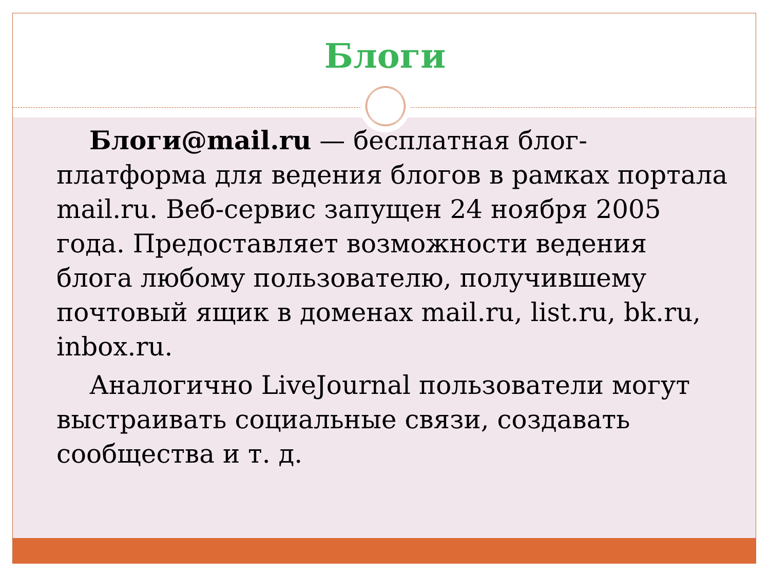Блоги
Блоги@mail.ru — бесплатная блог-платформа для ведения блогов в рамках портала mail.ru. Веб-сервис запущен 24 ноября 2005 года. Предоставляет возможности ведения блога любому пользователю, получившему почтовый ящик в доменах mail.ru, list.ru, bk.ru, inbox.ru.
Аналогично LiveJournal пользователи могут выстраивать социальные связи, создавать сообщества и т. д.